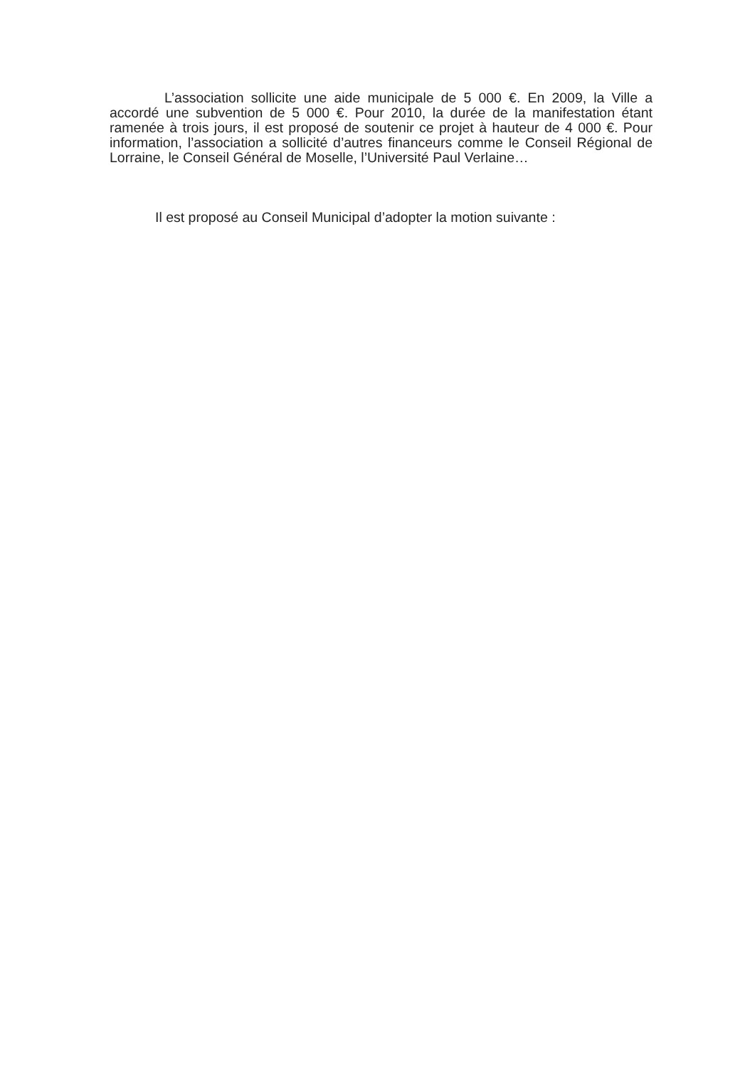L’association sollicite une aide municipale de 5 000 €. En 2009, la Ville a accordé une subvention de 5 000 €. Pour 2010, la durée de la manifestation étant ramenée à trois jours, il est proposé de soutenir ce projet à hauteur de 4 000 €. Pour information, l’association a sollicité d’autres financeurs comme le Conseil Régional de Lorraine, le Conseil Général de Moselle, l’Université Paul Verlaine…
Il est proposé au Conseil Municipal d’adopter la motion suivante :